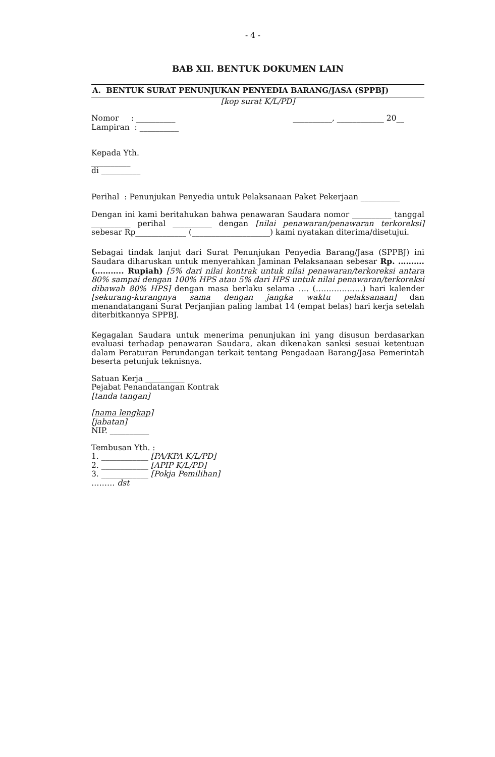- 4 -
BAB XII. BENTUK DOKUMEN LAIN
A. BENTUK SURAT PENUNJUKAN PENYEDIA BARANG/JASA (SPPBJ)
[kop surat K/L/PD]
Nomor : __________
Lampiran : __________
__________, ____________ 20__
Kepada Yth.
__________
di __________
Perihal : Penunjukan Penyedia untuk Pelaksanaan Paket Pekerjaan __________
Dengan ini kami beritahukan bahwa penawaran Saudara nomor __________ tanggal __________ perihal __________ dengan [nilai penawaran/penawaran terkoreksi] sebesar Rp_____________ (____________________) kami nyatakan diterima/disetujui.
Sebagai tindak lanjut dari Surat Penunjukan Penyedia Barang/Jasa (SPPBJ) ini Saudara diharuskan untuk menyerahkan Jaminan Pelaksanaan sebesar Rp. ………. (……….. Rupiah) [5% dari nilai kontrak untuk nilai penawaran/terkoreksi antara 80% sampai dengan 100% HPS atau 5% dari HPS untuk nilai penawaran/terkoreksi dibawah 80% HPS] dengan masa berlaku selama …. (………………) hari kalender [sekurang-kurangnya sama dengan jangka waktu pelaksanaan] dan menandatangani Surat Perjanjian paling lambat 14 (empat belas) hari kerja setelah diterbitkannya SPPBJ.
Kegagalan Saudara untuk menerima penunjukan ini yang disusun berdasarkan evaluasi terhadap penawaran Saudara, akan dikenakan sanksi sesuai ketentuan dalam Peraturan Perundangan terkait tentang Pengadaan Barang/Jasa Pemerintah beserta petunjuk teknisnya.
Satuan Kerja __________
Pejabat Penandatangan Kontrak
[tanda tangan]
[nama lengkap]
[jabatan]
NIP. __________
Tembusan Yth. :
1. ____________ [PA/KPA K/L/PD]
2. ____________ [APIP K/L/PD]
3. ____________ [Pokja Pemilihan]
……… dst